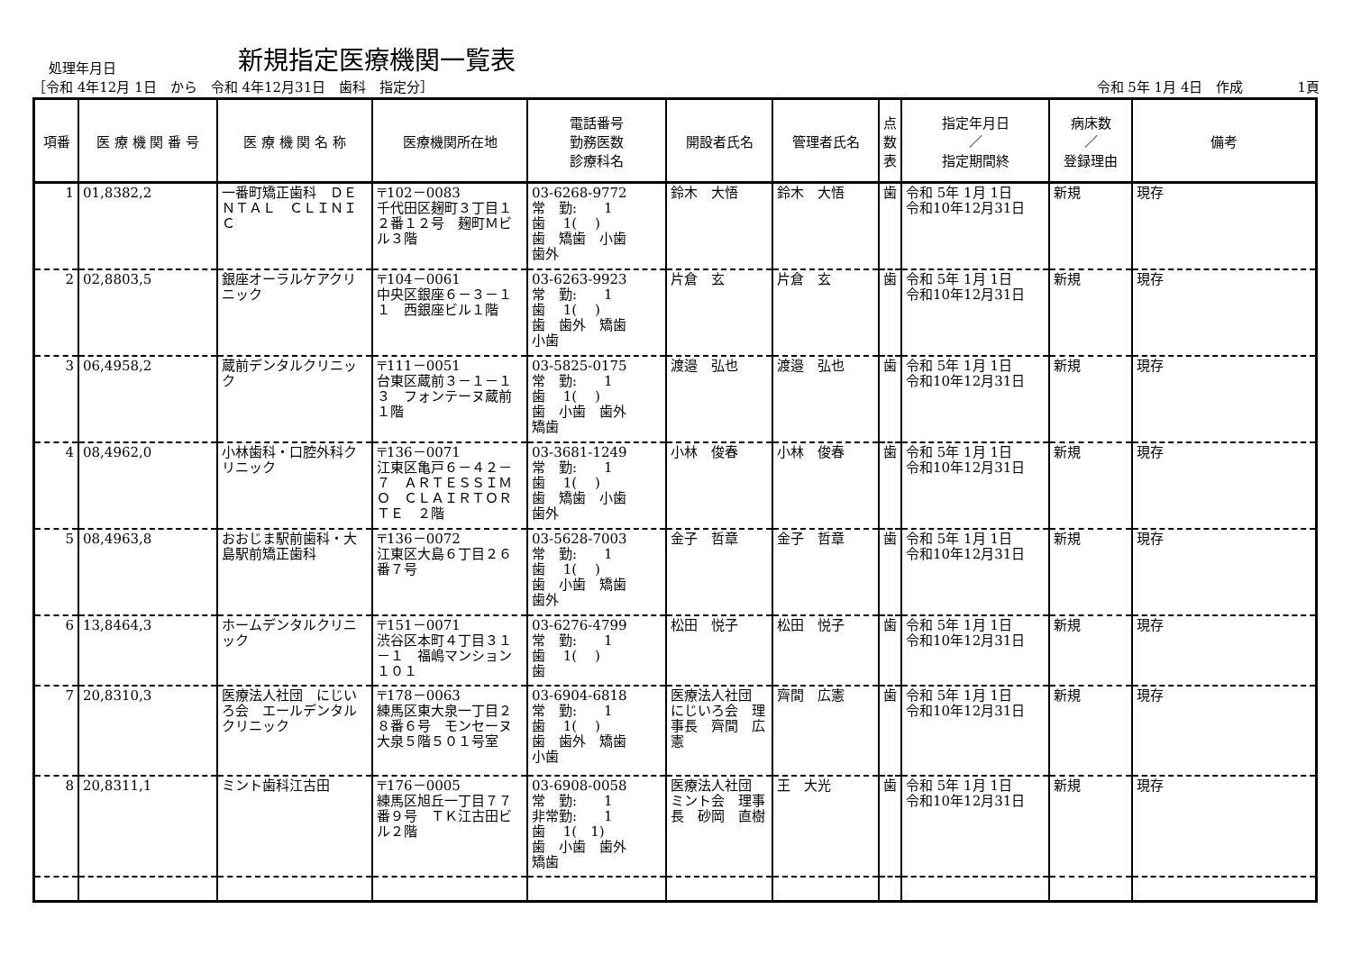処理年月日
新規指定医療機関一覧表
［令和 4年12月 1日　から　令和 4年12月31日　歯科　指定分］ 令和 5年 1月 4日　作成　　　　1頁
| 項番 | 医 療 機 関 番 号 | 医 療 機 関 名 称 | 医療機関所在地 | 電話番号 勤務医数 診療科名 | 開設者氏名 | 管理者氏名 | 点 数 表 | 指定年月日 ／ 指定期間終 | 病床数 ／ 登録理由 | 備考 |
| --- | --- | --- | --- | --- | --- | --- | --- | --- | --- | --- |
| 1 | 01,8382,2 | 一番町矯正歯科 ＤＥＮＴＡＬ ＣＬＩＮＩＣ | 〒102－0083 千代田区麹町３丁目１２番１２号 麹町Ｍビル３階 | 03-6268-9772 常 勤: 1 歯 1( ) 歯 矯歯 小歯 歯外 | 鈴木 大悟 | 鈴木 大悟 | 歯 | 令和 5年 1月 1日 令和10年12月31日 | 新規 | 現存 |
| 2 | 02,8803,5 | 銀座オーラルケアクリニック | 〒104－0061 中央区銀座６－３－１１ 西銀座ビル１階 | 03-6263-9923 常 勤: 1 歯 1( ) 歯 歯外 矯歯 小歯 | 片倉 玄 | 片倉 玄 | 歯 | 令和 5年 1月 1日 令和10年12月31日 | 新規 | 現存 |
| 3 | 06,4958,2 | 蔵前デンタルクリニック | 〒111－0051 台東区蔵前３－１－１３ フォンテーヌ蔵前１階 | 03-5825-0175 常 勤: 1 歯 1( ) 歯 小歯 歯外 矯歯 | 渡邉 弘也 | 渡邉 弘也 | 歯 | 令和 5年 1月 1日 令和10年12月31日 | 新規 | 現存 |
| 4 | 08,4962,0 | 小林歯科・口腔外科クリニック | 〒136－0071 江東区亀戸６－４２－７ ＡＲＴＥＳＳＩＭＯ ＣＬＡＩＲＴＯＲＴＥ ２階 | 03-3681-1249 常 勤: 1 歯 1( ) 歯 矯歯 小歯 歯外 | 小林 俊春 | 小林 俊春 | 歯 | 令和 5年 1月 1日 令和10年12月31日 | 新規 | 現存 |
| 5 | 08,4963,8 | おおじま駅前歯科・大島駅前矯正歯科 | 〒136－0072 江東区大島６丁目２６番７号 | 03-5628-7003 常 勤: 1 歯 1( ) 歯 小歯 矯歯 歯外 | 金子 哲章 | 金子 哲章 | 歯 | 令和 5年 1月 1日 令和10年12月31日 | 新規 | 現存 |
| 6 | 13,8464,3 | ホームデンタルクリニック | 〒151－0071 渋谷区本町４丁目３１－１ 福嶋マンション１０１ | 03-6276-4799 常 勤: 1 歯 1( ) 歯 | 松田 悦子 | 松田 悦子 | 歯 | 令和 5年 1月 1日 令和10年12月31日 | 新規 | 現存 |
| 7 | 20,8310,3 | 医療法人社団 にじいろ会 エールデンタルクリニック | 〒178－0063 練馬区東大泉一丁目２８番６号 モンセーヌ大泉５階５０１号室 | 03-6904-6818 常 勤: 1 歯 1( ) 歯 歯外 矯歯 小歯 | 医療法人社団 にじいろ会 理事長 齊間 広憲 | 齊間 広憲 | 歯 | 令和 5年 1月 1日 令和10年12月31日 | 新規 | 現存 |
| 8 | 20,8311,1 | ミント歯科江古田 | 〒176－0005 練馬区旭丘一丁目７７番９号 ＴＫ江古田ビル２階 | 03-6908-0058 常 勤: 1 非常勤: 1 歯 1( 1) 歯 小歯 歯外 矯歯 | 医療法人社団 ミント会 理事長 砂岡 直樹 | 王 大光 | 歯 | 令和 5年 1月 1日 令和10年12月31日 | 新規 | 現存 |